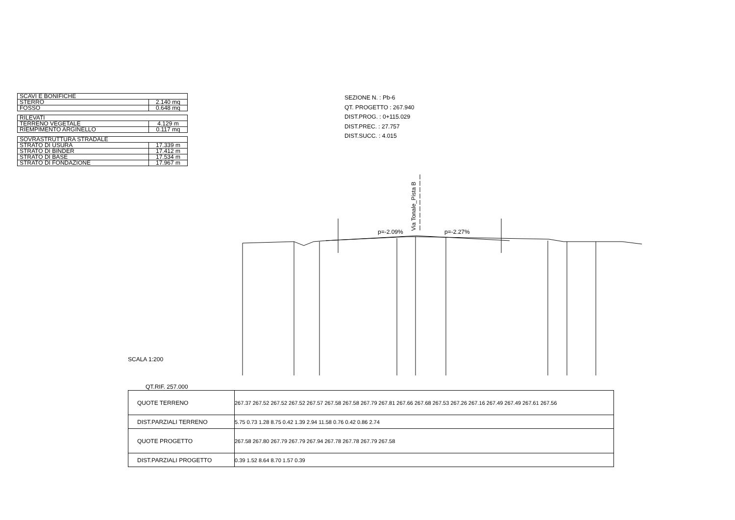| SCAVI E BONIFICHE | |
| STERRO | 2.140 mq |
| FOSSO | 0.648 mq |
| RILEVATI | |
| TERRENO VEGETALE | 4.129 m |
| RIEMPIMENTO ARGINELLO | 0.117 mq |
| SOVRASTRUTTURA STRADALE | |
| STRATO DI USURA | 17.339 m |
| STRATO DI BINDER | 17.412 m |
| STRATO DI BASE | 17.534 m |
| STRATO DI FONDAZIONE | 17.967 m |
SEZIONE N. : Pb-6
QT. PROGETTO : 267.940
DIST.PROG. : 0+115.029
DIST.PREC. : 27.757
DIST.SUCC. : 4.015
Via Tonale_Pista B
p=-2.09%
p=-2.27%
SCALA 1:200
QT.RIF. 257.000
| QUOTE TERRENO | 267.37 267.52 267.52 267.52 267.57 267.58 267.58 267.79 267.81 267.66 267.68 267.53 267.26 267.16 267.49 267.49 267.61 267.56 |
| DIST.PARZIALI TERRENO | 5.75 0.73 1.28 8.75 0.42 1.39 2.94 11.58 0.76 0.42 0.86 2.74 |
| QUOTE PROGETTO | 267.58 267.80 267.79 267.79 267.94 267.78 267.78 267.79 267.58 |
| DIST.PARZIALI PROGETTO | 0.39 1.52 8.64 8.70 1.57 0.39 |